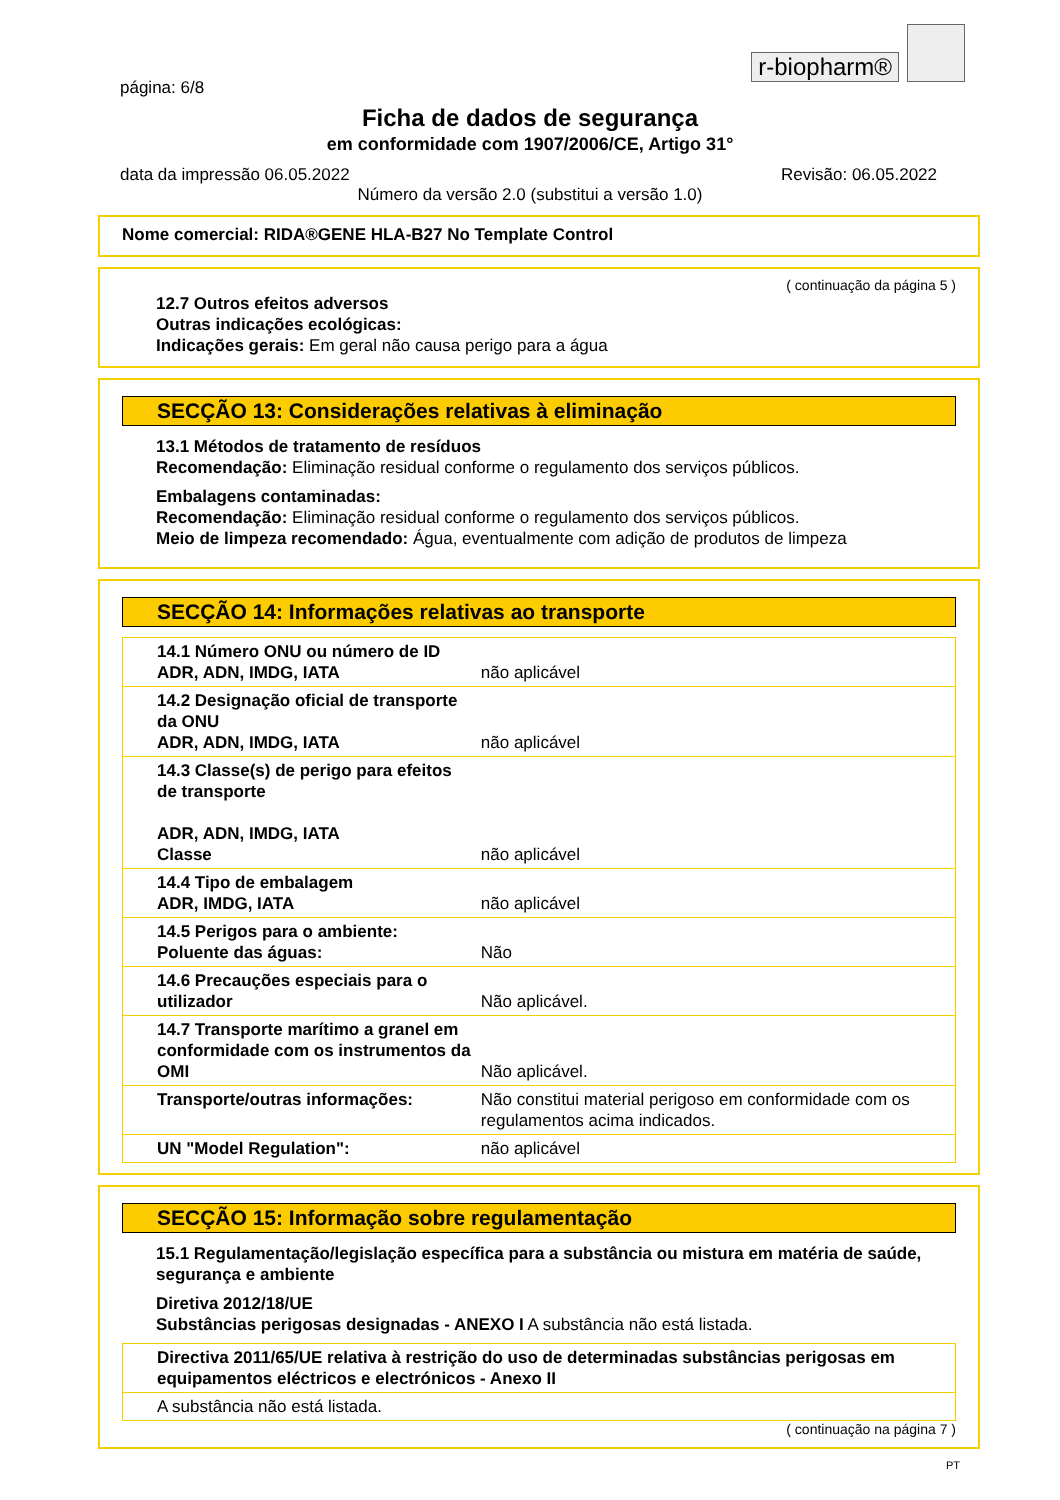r-biopharm®
página: 6/8
Ficha de dados de segurança
em conformidade com 1907/2006/CE, Artigo 31°
data da impressão 06.05.2022 Revisão: 06.05.2022
Número da versão 2.0 (substitui a versão 1.0)
Nome comercial: RIDA®GENE HLA-B27 No Template Control
( continuação da página 5 )
12.7 Outros efeitos adversos
Outras indicações ecológicas:
Indicações gerais: Em geral não causa perigo para a água
SECÇÃO 13: Considerações relativas à eliminação
13.1 Métodos de tratamento de resíduos
Recomendação: Eliminação residual conforme o regulamento dos serviços públicos.
Embalagens contaminadas:
Recomendação: Eliminação residual conforme o regulamento dos serviços públicos.
Meio de limpeza recomendado: Água, eventualmente com adição de produtos de limpeza
SECÇÃO 14: Informações relativas ao transporte
| 14.1 Número ONU ou número de ID ADR, ADN, IMDG, IATA | não aplicável |
| 14.2 Designação oficial de transporte da ONU ADR, ADN, IMDG, IATA | não aplicável |
| 14.3 Classe(s) de perigo para efeitos de transporte ADR, ADN, IMDG, IATA Classe | não aplicável |
| 14.4 Tipo de embalagem ADR, IMDG, IATA | não aplicável |
| 14.5 Perigos para o ambiente: Poluente das águas: | Não |
| 14.6 Precauções especiais para o utilizador | Não aplicável. |
| 14.7 Transporte marítimo a granel em conformidade com os instrumentos da OMI | Não aplicável. |
| Transporte/outras informações: | Não constitui material perigoso em conformidade com os regulamentos acima indicados. |
| UN "Model Regulation": | não aplicável |
SECÇÃO 15: Informação sobre regulamentação
15.1 Regulamentação/legislação específica para a substância ou mistura em matéria de saúde, segurança e ambiente
Diretiva 2012/18/UE
Substâncias perigosas designadas - ANEXO I A substância não está listada.
| Directiva 2011/65/UE relativa à restrição do uso de determinadas substâncias perigosas em equipamentos eléctricos e electrónicos - Anexo II |
| A substância não está listada. |
( continuação na página 7 )
PT